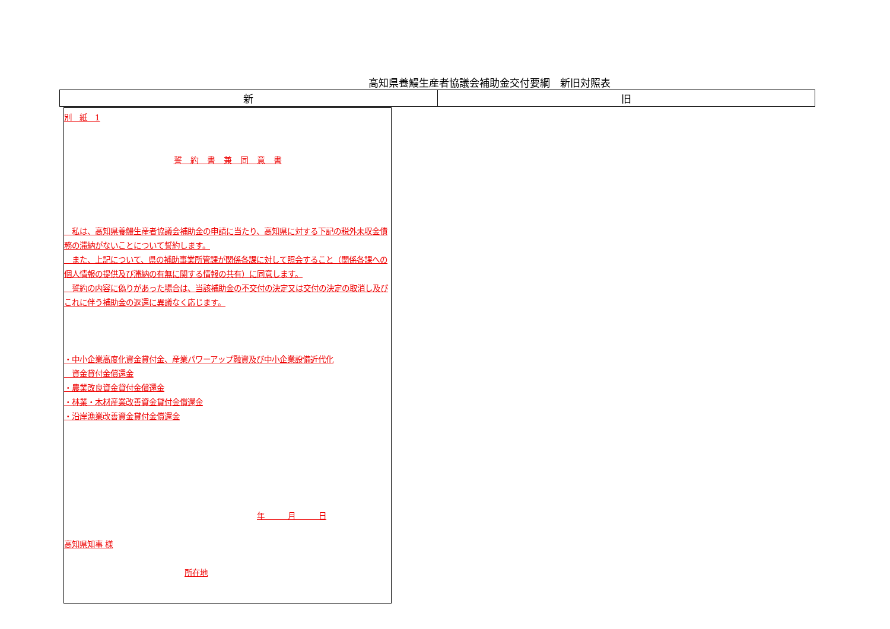高知県養鰻生産者協議会補助金交付要綱　新旧対照表
| 新 | 旧 |
| --- | --- |
別　紙　1
誓　約　書　兼　同　意　書
　私は、高知県養鰻生産者協議会補助金の申請に当たり、高知県に対する下記の税外未収金債務の滞納がないことについて誓約します。
　また、上記について、県の補助事業所管課が関係各課に対して照会すること（関係各課への個人情報の提供及び滞納の有無に関する情報の共有）に同意します。
　誓約の内容に偽りがあった場合は、当該補助金の不交付の決定又は交付の決定の取消し及びこれに伴う補助金の返還に異議なく応じます。
・中小企業高度化資金貸付金、産業パワーアップ融資及び中小企業設備近代化
　資金貸付金償還金
・農業改良資金貸付金償還金
・林業・木材産業改善資金貸付金償還金
・沿岸漁業改善資金貸付金償還金
年　　　月　　　日
高知県知事 様
所在地